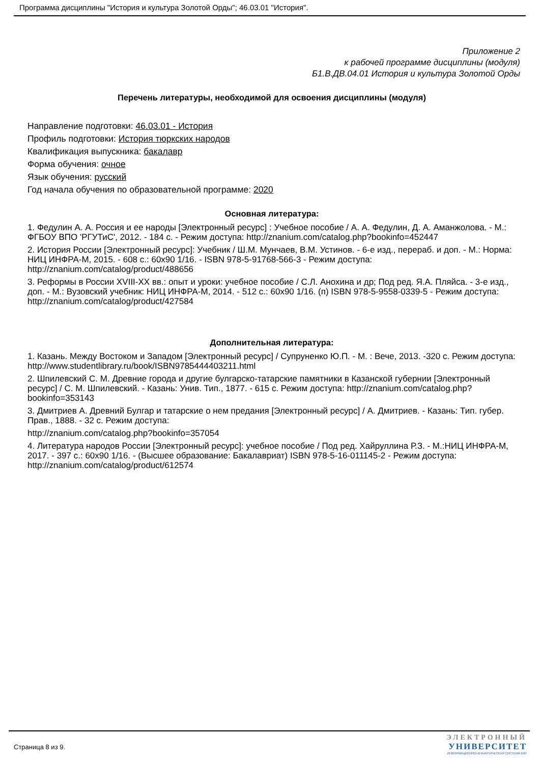Программа дисциплины "История и культура Золотой Орды"; 46.03.01 "История".
Приложение 2
к рабочей программе дисциплины (модуля)
Б1.В.ДВ.04.01 История и культура Золотой Орды
Перечень литературы, необходимой для освоения дисциплины (модуля)
Направление подготовки: 46.03.01 - История
Профиль подготовки: История тюркских народов
Квалификация выпускника: бакалавр
Форма обучения: очное
Язык обучения: русский
Год начала обучения по образовательной программе: 2020
Основная литература:
1. Федулин А. А. Россия и ее народы [Электронный ресурс] : Учебное пособие / А. А. Федулин, Д. А. Аманжолова. - М.: ФГБОУ ВПО 'РГУТиС', 2012. - 184 с. - Режим доступа: http://znanium.com/catalog.php?bookinfo=452447
2. История России [Электронный ресурс]: Учебник / Ш.М. Мунчаев, В.М. Устинов. - 6-е изд., перераб. и доп. - М.: Норма: НИЦ ИНФРА-М, 2015. - 608 с.: 60x90 1/16. - ISBN 978-5-91768-566-3 - Режим доступа: http://znanium.com/catalog/product/488656
3. Реформы в России XVIII-XX вв.: опыт и уроки: учебное пособие / С.Л. Анохина и др; Под ред. Я.А. Пляйса. - 3-е изд., доп. - М.: Вузовский учебник: НИЦ ИНФРА-М, 2014. - 512 с.: 60x90 1/16. (п) ISBN 978-5-9558-0339-5 - Режим доступа: http://znanium.com/catalog/product/427584
Дополнительная литература:
1. Казань. Между Востоком и Западом [Электронный ресурс] / Супруненко Ю.П. - М. : Вече, 2013. -320 с. Режим доступа: http://www.studentlibrary.ru/book/ISBN9785444403211.html
2. Шпилевский С. М. Древние города и другие булгарско-татарские памятники в Казанской губернии [Электронный ресурс] / С. М. Шпилевский. - Казань: Унив. Тип., 1877. - 615 с. Режим доступа: http://znanium.com/catalog.php?bookinfo=353143
3. Дмитриев А. Древний Булгар и татарские о нем предания [Электронный ресурс] / А. Дмитриев. - Казань: Тип. губер. Прав., 1888. - 32 с. Режим доступа:
http://znanium.com/catalog.php?bookinfo=357054
4. Литература народов России [Электронный ресурс]: учебное пособие / Под ред. Хайруллина Р.З. - М.:НИЦ ИНФРА-М, 2017. - 397 с.: 60x90 1/16. - (Высшее образование: Бакалавриат) ISBN 978-5-16-011145-2 - Режим доступа: http://znanium.com/catalog/product/612574
Страница 8 из 9.
ЭЛЕКТРОННЫЙ
УНИВЕРСИТЕТ
ИНФОРМАЦИОННО-АНАЛИТИЧЕСКАЯ СИСТЕМА КФУ